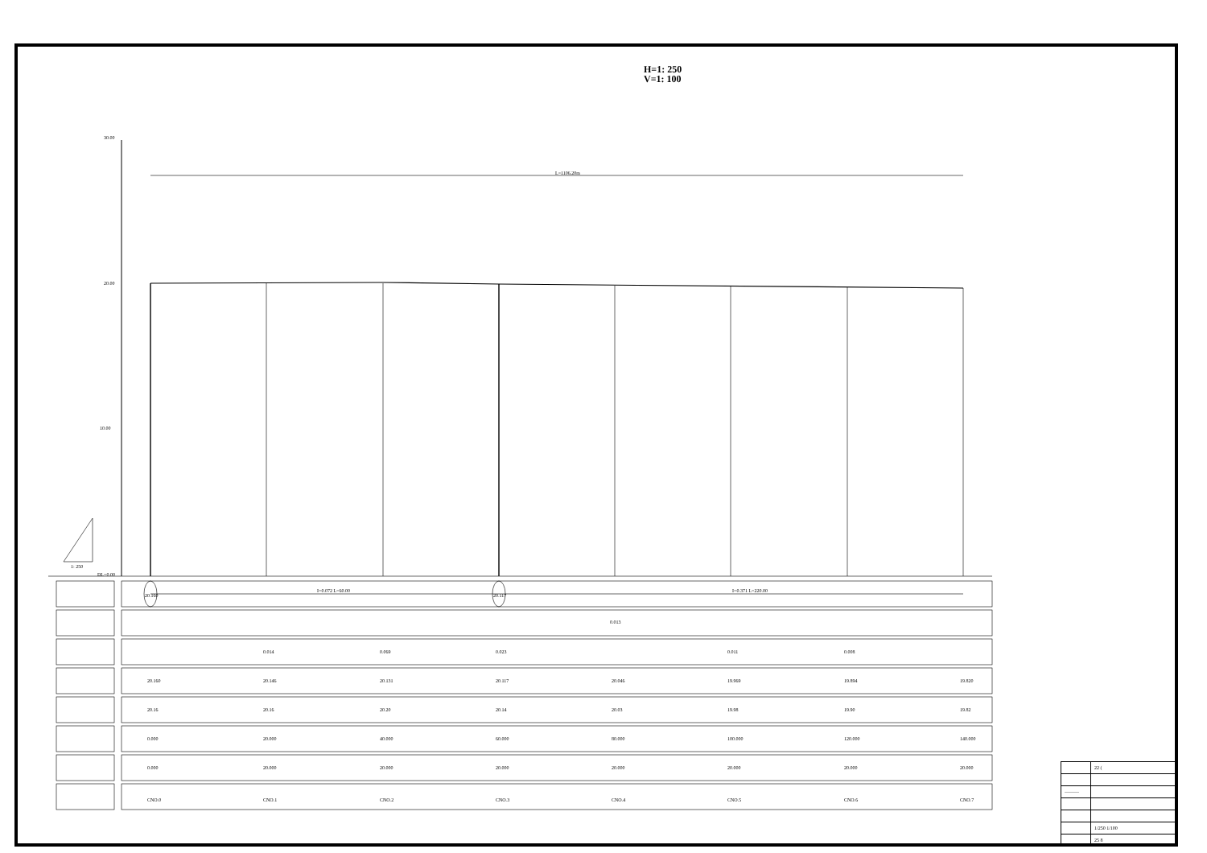H=1: 250
V=1: 100
30.00
20.00
10.00
DL=0.00
L=1106.20m
1: 250
I=0.072 L=60.00
I=0.371 L=220.00
20.160
20.117
0.013
0.014
0.069
0.023
0.011
0.008
20.160
20.146
20.131
20.117
20.046
19.969
19.894
19.820
20.16
20.16
20.20
20.14
20.03
19.98
19.90
19.82
0.000
20.000
40.000
60.000
80.000
100.000
120.000
140.000
0.000
20.000
20.000
20.000
20.000
20.000
20.000
20.000
CNO.0
CNO.1
CNO.2
CNO.3
CNO.4
CNO.5
CNO.6
CNO.7
| | 22 ( |
| ——— | |
| | 1/250 1/100 |
| | 25 8 |